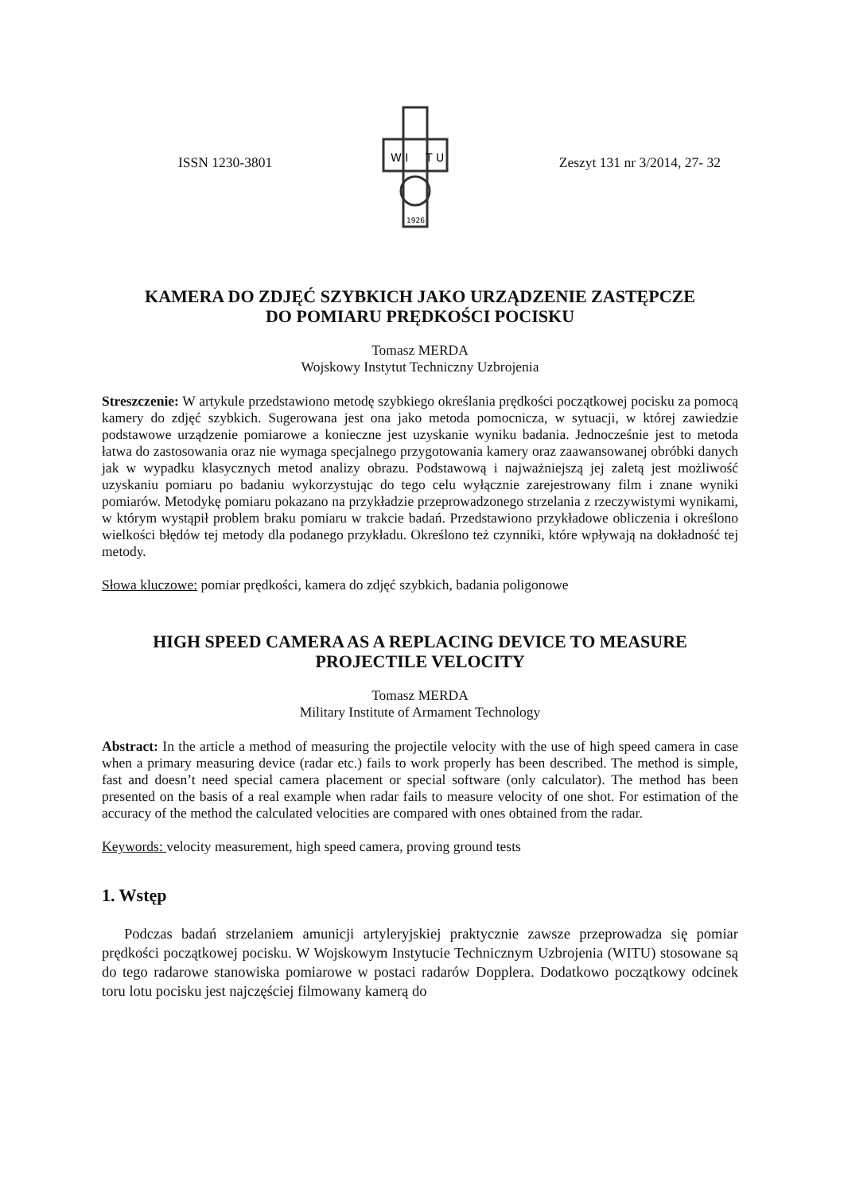ISSN 1230-3801
W I
T U
1926
Zeszyt 131 nr 3/2014, 27- 32
KAMERA DO ZDJĘĆ SZYBKICH JAKO URZĄDZENIE ZASTĘPCZE
DO POMIARU PRĘDKOŚCI POCISKU
Tomasz MERDA
Wojskowy Instytut Techniczny Uzbrojenia
Streszczenie: W artykule przedstawiono metodę szybkiego określania prędkości początkowej pocisku za pomocą kamery do zdjęć szybkich. Sugerowana jest ona jako metoda pomocnicza, w sytuacji, w której zawiedzie podstawowe urządzenie pomiarowe a konieczne jest uzyskanie wyniku badania. Jednocześnie jest to metoda łatwa do zastosowania oraz nie wymaga specjalnego przygotowania kamery oraz zaawansowanej obróbki danych jak w wypadku klasycznych metod analizy obrazu. Podstawową i najważniejszą jej zaletą jest możliwość uzyskaniu pomiaru po badaniu wykorzystując do tego celu wyłącznie zarejestrowany film i znane wyniki pomiarów. Metodykę pomiaru pokazano na przykładzie przeprowadzonego strzelania z rzeczywistymi wynikami, w którym wystąpił problem braku pomiaru w trakcie badań. Przedstawiono przykładowe obliczenia i określono wielkości błędów tej metody dla podanego przykładu. Określono też czynniki, które wpływają na dokładność tej metody.
Słowa kluczowe: pomiar prędkości, kamera do zdjęć szybkich, badania poligonowe
HIGH SPEED CAMERA AS A REPLACING DEVICE TO MEASURE
PROJECTILE VELOCITY
Tomasz MERDA
Military Institute of Armament Technology
Abstract: In the article a method of measuring the projectile velocity with the use of high speed camera in case when a primary measuring device (radar etc.) fails to work properly has been described. The method is simple, fast and doesn’t need special camera placement or special software (only calculator). The method has been presented on the basis of a real example when radar fails to measure velocity of one shot. For estimation of the accuracy of the method the calculated velocities are compared with ones obtained from the radar.
Keywords: velocity measurement, high speed camera, proving ground tests
1. Wstęp
Podczas badań strzelaniem amunicji artyleryjskiej praktycznie zawsze przeprowadza się pomiar prędkości początkowej pocisku. W Wojskowym Instytucie Technicznym Uzbrojenia (WITU) stosowane są do tego radarowe stanowiska pomiarowe w postaci radarów Dopplera. Dodatkowo początkowy odcinek toru lotu pocisku jest najczęściej filmowany kamerą do